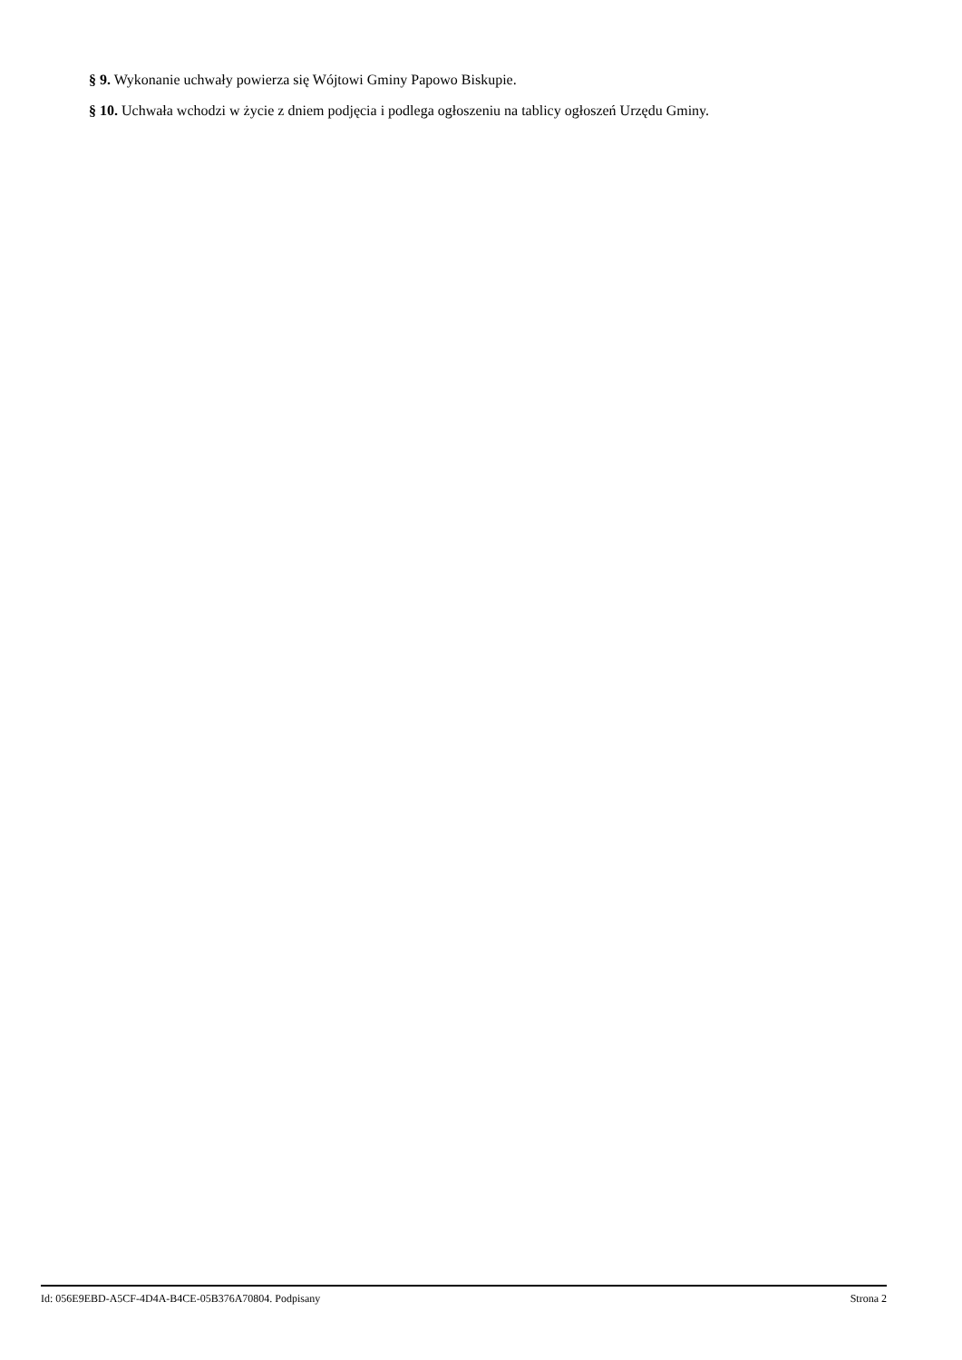§ 9. Wykonanie uchwały powierza się Wójtowi Gminy Papowo Biskupie.
§ 10. Uchwała wchodzi w życie z dniem podjęcia i podlega ogłoszeniu na tablicy ogłoszeń Urzędu Gminy.
Id: 056E9EBD-A5CF-4D4A-B4CE-05B376A70804. Podpisany Strona 2